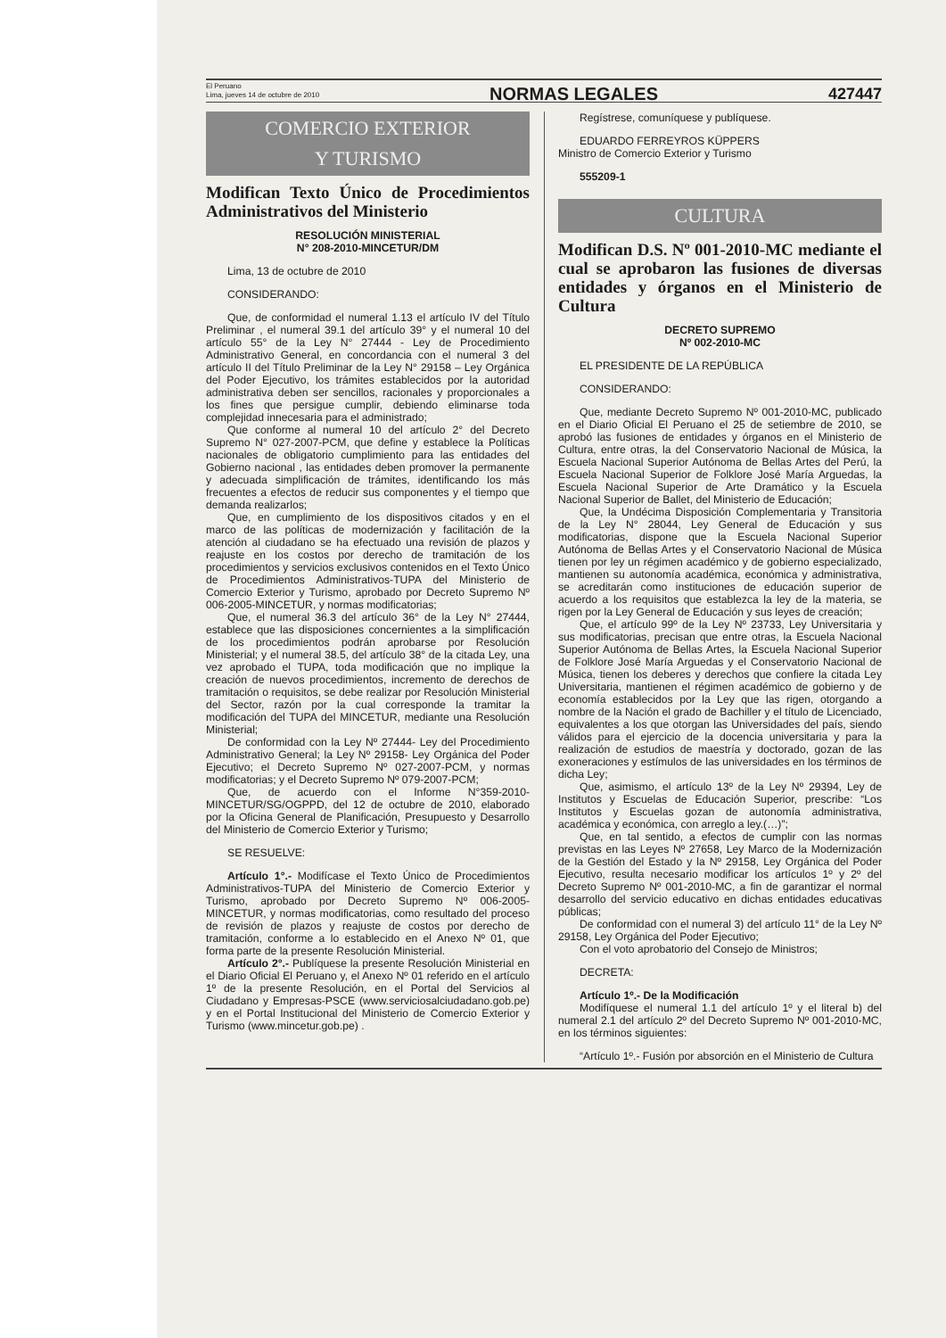El Peruano
Lima, jueves 14 de octubre de 2010
NORMAS LEGALES
427447
COMERCIO EXTERIOR
Y TURISMO
Modifican Texto Único de Procedimientos Administrativos del Ministerio
RESOLUCIÓN MINISTERIAL
N° 208-2010-MINCETUR/DM
Lima, 13 de octubre de 2010
CONSIDERANDO:
Que, de conformidad el numeral 1.13 el artículo IV del Título Preliminar , el numeral 39.1 del artículo 39° y el numeral 10 del artículo 55° de la Ley N° 27444 - Ley de Procedimiento Administrativo General, en concordancia con el numeral 3 del artículo II del Título Preliminar de la Ley N° 29158 – Ley Orgánica del Poder Ejecutivo, los trámites establecidos por la autoridad administrativa deben ser sencillos, racionales y proporcionales a los fines que persigue cumplir, debiendo eliminarse toda complejidad innecesaria para el administrado;
Que conforme al numeral 10 del artículo 2° del Decreto Supremo N° 027-2007-PCM, que define y establece la Políticas nacionales de obligatorio cumplimiento para las entidades del Gobierno nacional , las entidades deben promover la permanente y adecuada simplificación de trámites, identificando los más frecuentes a efectos de reducir sus componentes y el tiempo que demanda realizarlos;
Que, en cumplimiento de los dispositivos citados y en el marco de las políticas de modernización y facilitación de la atención al ciudadano se ha efectuado una revisión de plazos y reajuste en los costos por derecho de tramitación de los procedimientos y servicios exclusivos contenidos en el Texto Único de Procedimientos Administrativos-TUPA del Ministerio de Comercio Exterior y Turismo, aprobado por Decreto Supremo Nº 006-2005-MINCETUR, y normas modificatorias;
Que, el numeral 36.3 del artículo 36° de la Ley N° 27444, establece que las disposiciones concernientes a la simplificación de los procedimientos podrán aprobarse por Resolución Ministerial; y el numeral 38.5, del artículo 38° de la citada Ley, una vez aprobado el TUPA, toda modificación que no implique la creación de nuevos procedimientos, incremento de derechos de tramitación o requisitos, se debe realizar por Resolución Ministerial del Sector, razón por la cual corresponde la tramitar la modificación del TUPA del MINCETUR, mediante una Resolución Ministerial;
De conformidad con la Ley Nº 27444- Ley del Procedimiento Administrativo General; la Ley Nº 29158- Ley Orgánica del Poder Ejecutivo; el Decreto Supremo Nº 027-2007-PCM, y normas modificatorias; y el Decreto Supremo Nº 079-2007-PCM;
Que, de acuerdo con el Informe N°359-2010-MINCETUR/SG/OGPPD, del 12 de octubre de 2010, elaborado por la Oficina General de Planificación, Presupuesto y Desarrollo del Ministerio de Comercio Exterior y Turismo;
SE RESUELVE:
Artículo 1°.- Modifícase el Texto Único de Procedimientos Administrativos-TUPA del Ministerio de Comercio Exterior y Turismo, aprobado por Decreto Supremo Nº 006-2005-MINCETUR, y normas modificatorias, como resultado del proceso de revisión de plazos y reajuste de costos por derecho de tramitación, conforme a lo establecido en el Anexo Nº 01, que forma parte de la presente Resolución Ministerial.
Artículo 2°.- Publíquese la presente Resolución Ministerial en el Diario Oficial El Peruano y, el Anexo Nº 01 referido en el artículo 1º de la presente Resolución, en el Portal del Servicios al Ciudadano y Empresas-PSCE (www.serviciosalciudadano.gob.pe) y en el Portal Institucional del Ministerio de Comercio Exterior y Turismo (www.mincetur.gob.pe) .
Regístrese, comuníquese y publíquese.
EDUARDO FERREYROS KÜPPERS
Ministro de Comercio Exterior y Turismo
555209-1
CULTURA
Modifican D.S. Nº 001-2010-MC mediante el cual se aprobaron las fusiones de diversas entidades y órganos en el Ministerio de Cultura
DECRETO SUPREMO
Nº 002-2010-MC
EL PRESIDENTE DE LA REPÚBLICA
CONSIDERANDO:
Que, mediante Decreto Supremo Nº 001-2010-MC, publicado en el Diario Oficial El Peruano el 25 de setiembre de 2010, se aprobó las fusiones de entidades y órganos en el Ministerio de Cultura, entre otras, la del Conservatorio Nacional de Música, la Escuela Nacional Superior Autónoma de Bellas Artes del Perú, la Escuela Nacional Superior de Folklore José María Arguedas, la Escuela Nacional Superior de Arte Dramático y la Escuela Nacional Superior de Ballet, del Ministerio de Educación;
Que, la Undécima Disposición Complementaria y Transitoria de la Ley N° 28044, Ley General de Educación y sus modificatorias, dispone que la Escuela Nacional Superior Autónoma de Bellas Artes y el Conservatorio Nacional de Música tienen por ley un régimen académico y de gobierno especializado, mantienen su autonomía académica, económica y administrativa, se acreditarán como instituciones de educación superior de acuerdo a los requisitos que establezca la ley de la materia, se rigen por la Ley General de Educación y sus leyes de creación;
Que, el artículo 99º de la Ley Nº 23733, Ley Universitaria y sus modificatorias, precisan que entre otras, la Escuela Nacional Superior Autónoma de Bellas Artes, la Escuela Nacional Superior de Folklore José María Arguedas y el Conservatorio Nacional de Música, tienen los deberes y derechos que confiere la citada Ley Universitaria, mantienen el régimen académico de gobierno y de economía establecidos por la Ley que las rigen, otorgando a nombre de la Nación el grado de Bachiller y el título de Licenciado, equivalentes a los que otorgan las Universidades del país, siendo válidos para el ejercicio de la docencia universitaria y para la realización de estudios de maestría y doctorado, gozan de las exoneraciones y estímulos de las universidades en los términos de dicha Ley;
Que, asimismo, el artículo 13º de la Ley Nº 29394, Ley de Institutos y Escuelas de Educación Superior, prescribe: “Los Institutos y Escuelas gozan de autonomía administrativa, académica y económica, con arreglo a ley.(…)”;
Que, en tal sentido, a efectos de cumplir con las normas previstas en las Leyes Nº 27658, Ley Marco de la Modernización de la Gestión del Estado y la Nº 29158, Ley Orgánica del Poder Ejecutivo, resulta necesario modificar los artículos 1º y 2º del Decreto Supremo Nº 001-2010-MC, a fin de garantizar el normal desarrollo del servicio educativo en dichas entidades educativas públicas;
De conformidad con el numeral 3) del artículo 11° de la Ley Nº 29158, Ley Orgánica del Poder Ejecutivo;
Con el voto aprobatorio del Consejo de Ministros;
DECRETA:
Artículo 1º.- De la Modificación
Modifíquese el numeral 1.1 del artículo 1º y el literal b) del numeral 2.1 del artículo 2º del Decreto Supremo Nº 001-2010-MC, en los términos siguientes:
“Artículo 1º.- Fusión por absorción en el Ministerio de Cultura